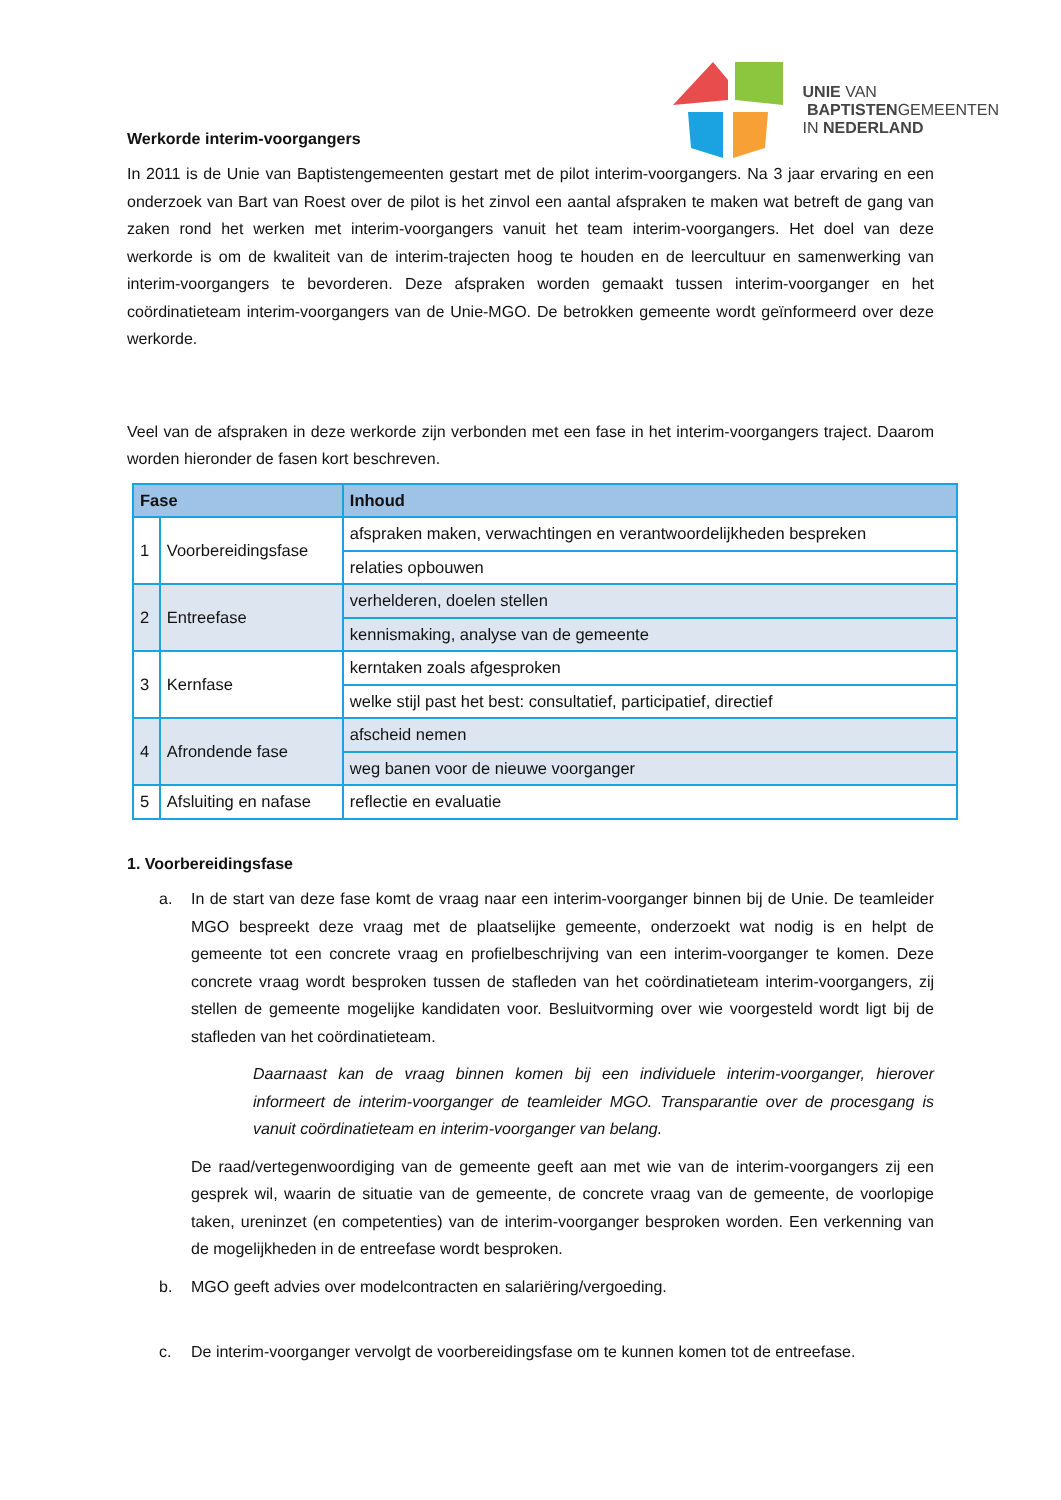Werkorde interim-voorgangers
UNIE VAN
BAPTISTENGEMEENTEN
IN NEDERLAND
In 2011 is de Unie van Baptistengemeenten gestart met de pilot interim-voorgangers. Na 3 jaar ervaring en een onderzoek van Bart van Roest over de pilot is het zinvol een aantal afspraken te maken wat betreft de gang van zaken rond het werken met interim-voorgangers vanuit het team interim-voorgangers. Het doel van deze werkorde is om de kwaliteit van de interim-trajecten hoog te houden en de leercultuur en samenwerking van interim-voorgangers te bevorderen. Deze afspraken worden gemaakt tussen interim-voorganger en het coördinatieteam interim-voorgangers van de Unie-MGO. De betrokken gemeente wordt geïnformeerd over deze werkorde.
Veel van de afspraken in deze werkorde zijn verbonden met een fase in het interim-voorgangers traject. Daarom worden hieronder de fasen kort beschreven.
| Fase | | Inhoud |
| --- | --- | --- |
| 1 | Voorbereidingsfase | afspraken maken, verwachtingen en verantwoordelijkheden bespreken |
| | | relaties opbouwen |
| 2 | Entreefase | verhelderen, doelen stellen |
| | | kennismaking, analyse van de gemeente |
| 3 | Kernfase | kerntaken zoals afgesproken |
| | | welke stijl past het best: consultatief, participatief, directief |
| 4 | Afrondende fase | afscheid nemen |
| | | weg banen voor de nieuwe voorganger |
| 5 | Afsluiting en nafase | reflectie en evaluatie |
1. Voorbereidingsfase
a. In de start van deze fase komt de vraag naar een interim-voorganger binnen bij de Unie. De teamleider MGO bespreekt deze vraag met de plaatselijke gemeente, onderzoekt wat nodig is en helpt de gemeente tot een concrete vraag en profielbeschrijving van een interim-voorganger te komen. Deze concrete vraag wordt besproken tussen de stafleden van het coördinatieteam interim-voorgangers, zij stellen de gemeente mogelijke kandidaten voor. Besluitvorming over wie voorgesteld wordt ligt bij de stafleden van het coördinatieteam.
Daarnaast kan de vraag binnen komen bij een individuele interim-voorganger, hierover informeert de interim-voorganger de teamleider MGO. Transparantie over de procesgang is vanuit coördinatieteam en interim-voorganger van belang.
De raad/vertegenwoordiging van de gemeente geeft aan met wie van de interim-voorgangers zij een gesprek wil, waarin de situatie van de gemeente, de concrete vraag van de gemeente, de voorlopige taken, ureninzet (en competenties) van de interim-voorganger besproken worden. Een verkenning van de mogelijkheden in de entreefase wordt besproken.
b. MGO geeft advies over modelcontracten en salariëring/vergoeding.
c. De interim-voorganger vervolgt de voorbereidingsfase om te kunnen komen tot de entreefase.